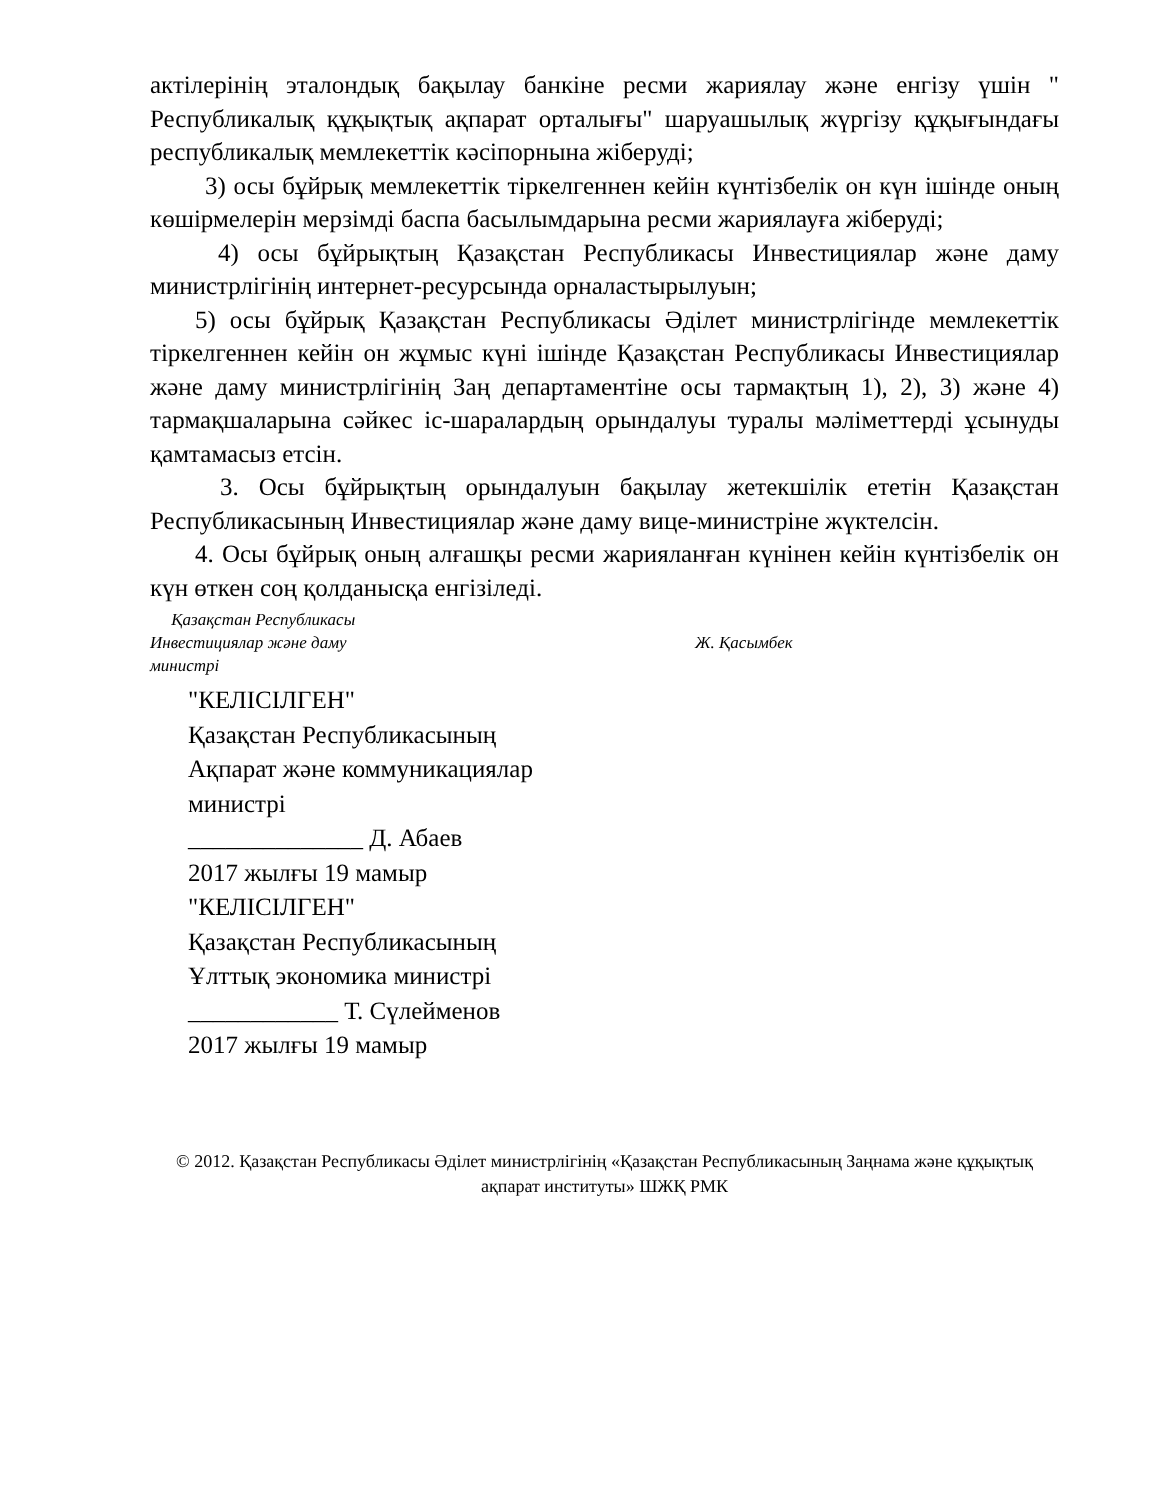актілерінің эталондық бақылау банкіне ресми жариялау және енгізу үшін " Республикалық құқықтық ақпарат орталығы" шаруашылық жүргізу құқығындағы республикалық мемлекеттік кәсіпорнына жіберуді;
3) осы бұйрық мемлекеттік тіркелгеннен кейін күнтізбелік он күн ішінде оның көшірмелерін мерзімді баспа басылымдарына ресми жариялауға жіберуді;
4) осы бұйрықтың Қазақстан Республикасы Инвестициялар және даму министрлігінің интернет-ресурсында орналастырылуын;
5) осы бұйрық Қазақстан Республикасы Әділет министрлігінде мемлекеттік тіркелгеннен кейін он жұмыс күні ішінде Қазақстан Республикасы Инвестициялар және даму министрлігінің Заң департаментіне осы тармақтың 1), 2), 3) және 4) тармақшаларына сәйкес іс-шаралардың орындалуы туралы мәліметтерді ұсынуды қамтамасыз етсін.
3. Осы бұйрықтың орындалуын бақылау жетекшілік ететін Қазақстан Республикасының Инвестициялар және даму вице-министріне жүктелсін.
4. Осы бұйрық оның алғашқы ресми жарияланған күнінен кейін күнтізбелік он күн өткен соң қолданысқа енгізіледі.
Қазақстан Республикасы
Инвестициялар және даму
министрі
Ж. Қасымбек
"КЕЛІСІЛГЕН"
Қазақстан Республикасының
Ақпарат және коммуникациялар
министрі
______________ Д. Абаев
2017 жылғы 19 мамыр
"КЕЛІСІЛГЕН"
Қазақстан Республикасының
Ұлттық экономика министрі
____________ Т. Сүлейменов
2017 жылғы 19 мамыр
© 2012. Қазақстан Республикасы Әділет министрлігінің «Қазақстан Республикасының Заңнама және құқықтық ақпарат институты» ШЖҚ РМК